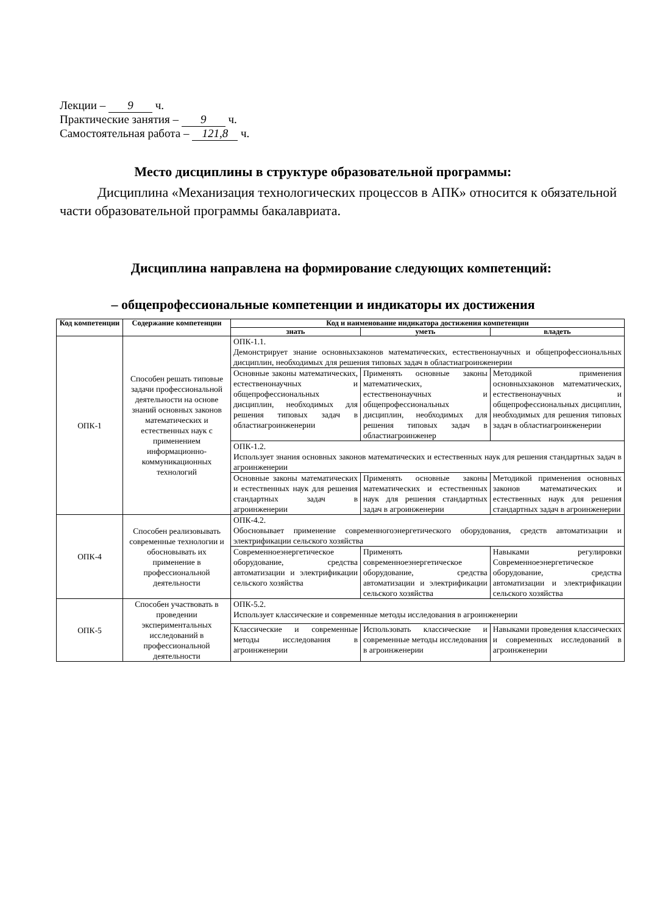Лекции – 9 ч.
Практические занятия – 9 ч.
Самостоятельная работа – 121,8 ч.
Место дисциплины в структуре образовательной программы:
Дисциплина «Механизация технологических процессов в АПК» относится к обязательной части образовательной программы бакалавриата.
Дисциплина направлена на формирование следующих компетенций:
– общепрофессиональные компетенции и индикаторы их достижения
| Код компетенции | Содержание компетенции | Код и наименование индикатора достижения компетенции | | |
| --- | --- | --- | --- | --- |
| | | знать | уметь | владеть |
| ОПК-1 | Способен решать типовые задачи профессиональной деятельности на основе знаний основных законов математических и естественных наук с применением информационно-коммуникационных технологий | ОПК-1.1. Демонстрирует знание основныхзаконов математических, естественонаучных и общепрофессиональных дисциплин, необходимых для решения типовых задач в областиагроинженерии | | |
| | | Основные законы математических, естественонаучных и общепрофессиональных дисциплин, необходимых для решения типовых задач в областиагроинженерии | Применять основные законы математических, естественонаучных и общепрофессиональных дисциплин, необходимых для решения типовых задач в областиагроинженер | Методикой применения основныхзаконов математических, естественонаучных и общепрофессиональных дисциплин, необходимых для решения типовых задач в областиагроинженерии |
| | | ОПК-1.2. Использует знания основных законов математических и естественных наук для решения стандартных задач в агроинженерии | | |
| | | Основные законы математических и естественных наук для решения стандартных задач в агроинженерии | Применять основные законы математических и естественных наук для решения стандартных задач в агроинженерии | Методикой применения основных законов математических и естественных наук для решения стандартных задач в агроинженерии |
| ОПК-4 | Способен реализовывать современные технологии и обосновывать их применение в профессиональной деятельности | ОПК-4.2. Обосновывает применение современногоэнергетического оборудования, средств автоматизации и электрификации сельского хозяйства | | |
| | | Современноеэнергетическое оборудование, средства автоматизации и электрификации сельского хозяйства | Применять современноеэнергетическое оборудование, средства автоматизации и электрификации сельского хозяйства | Навыками регулировки Современноеэнергетическое оборудование, средства автоматизации и электрификации сельского хозяйства |
| ОПК-5 | Способен участвовать в проведении экспериментальных исследований в профессиональной деятельности | ОПК-5.2. Использует классические и современные методы исследования в агроинженерии | | |
| | | Классические и современные методы исследования в агроинженерии | Использовать классические и современные методы исследования в агроинженерии | Навыками проведения классических и современных исследований в агроинженерии |